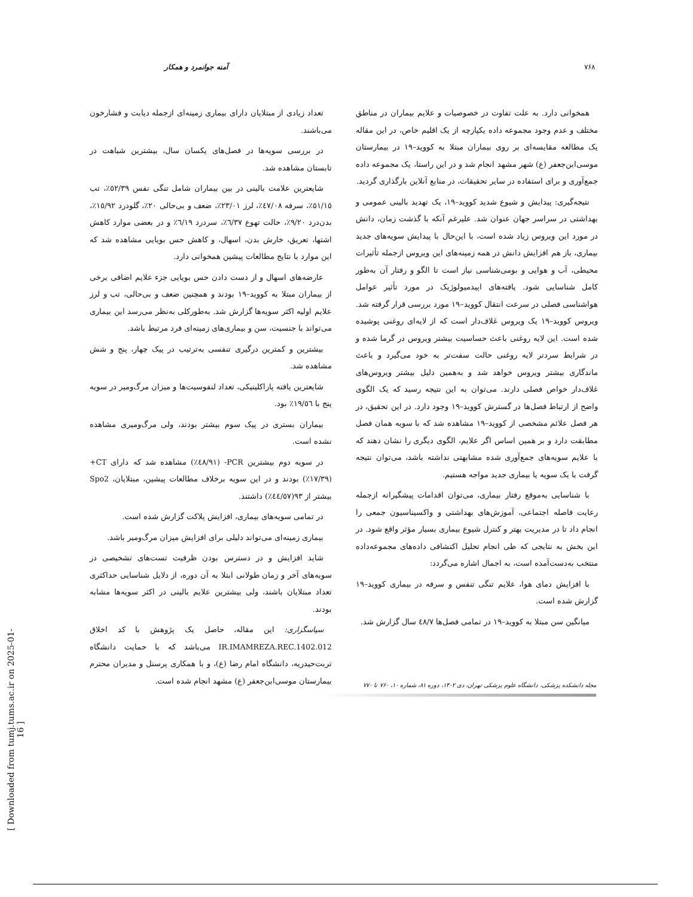۷۶۸ آمنه جوانمرد و همکار
همخوانی دارد. به علت تفاوت در خصوصیات و علایم بیماران در مناطق مختلف و عدم وجود مجموعه داده یکپارچه از یک اقلیم خاص، در این مقاله یک مطالعه مقایسه‌ای بر روی بیماران مبتلا به کووید–۱۹ در بیمارستان موسی‌ابن‌جعفر (ع) شهر مشهد انجام شد و در این راستا، یک مجموعه داده جمع‌آوری و برای استفاده در سایر تحقیقات، در منابع آنلاین بارگذاری گردید.
نتیجه‌گیری: پیدایش و شیوع شدید کووید–۱۹، یک تهدید بالینی عمومی و بهداشتی در سراسر جهان عنوان شد. علیرغم آنکه با گذشت زمان، دانش در مورد این ویروس زیاد شده است، با این‌حال با پیدایش سویه‌های جدید بیماری، باز هم افزایش دانش در همه زمینه‌های این ویروس ازجمله تأثیرات محیطی، آب و هوایی و بومی‌شناسی نیاز است تا الگو و رفتار آن به‌طور کامل شناسایی شود. یافته‌های اپیدمیولوژیک در مورد تأثیر عوامل هواشناسی فصلی در سرعت انتقال کووید–۱۹ مورد بررسی قرار گرفته شد. ویروس کووید–۱۹ یک ویروس غلاف‌دار است که از لایه‌ای روغنی پوشیده شده است. این لایه روغنی باعث حساسیت بیشتر ویروس در گرما شده و در شرایط سردتر لایه روغنی حالت سفت‌تر به خود می‌گیرد و باعث ماندگاری بیشتر ویروس خواهد شد و به‌همین دلیل بیشتر ویروس‌های غلاف‌دار خواص فصلی دارند. می‌توان به این نتیجه رسید که یک الگوی واضح از ارتباط فصل‌ها در گسترش کووید–۱۹ وجود دارد. در این تحقیق، در هر فصل علائم مشخصی از کووید–۱۹ مشاهده شد که با سویه همان فصل مطابقت دارد و بر همین اساس اگر علایم، الگوی دیگری را نشان دهند که با علایم سویه‌های جمع‌آوری شده مشابهتی نداشته باشد، می‌توان نتیجه گرفت با یک سویه یا بیماری جدید مواجه هستیم.
با شناسایی به‌موقع رفتار بیماری، می‌توان اقدامات پیشگیرانه ازجمله رعایت فاصله اجتماعی، آموزش‌های بهداشتی و واکسیناسیون جمعی را انجام داد تا در مدیریت بهتر و کنترل شیوع بیماری بسیار مؤثر واقع شود. در این بخش به نتایجی که طی انجام تحلیل اکتشافی داده‌های مجموعه‌داده منتخب به‌دست‌آمده است، به اجمال اشاره می‌گردد:
با افزایش دمای هوا، علایم تنگی تنفس و سرفه در بیماری کووید–۱۹ گزارش شده است.
میانگین سن مبتلا به کووید–۱۹ در تمامی فصل‌ها ٤٨/٧ سال گزارش شد.
تعداد زیادی از مبتلایان دارای بیماری زمینه‌ای ازجمله دیابت و فشارخون می‌باشند.
در بررسی سویه‌ها در فصل‌های یکسان سال، بیشترین شباهت در تابستان مشاهده شد.
شایعترین علامت بالینی در بین بیماران شامل تنگی نفس ٥٢/٣٩٪، تب ٥١/١٥٪، سرفه ٤٧/٠٨٪، لرز ٢٣/٠١٪، ضعف و بی‌حالی ٢٠٪، گلودرد ١٥/٩٢٪، بدن‌درد ٩/٢٠٪، حالت تهوع ٦/٣٧٪، سردرد ٦/١٩٪ و در بعضی موارد کاهش اشتها، تعریق، خارش بدن، اسهال، و کاهش حس بویایی مشاهده شد که این موارد با نتایج مطالعات پیشین همخوانی دارد.
عارضه‌های اسهال و از دست دادن حس بویایی جزء علایم اضافی برخی از بیماران مبتلا به کووید–۱۹ بودند و همچنین ضعف و بی‌حالی، تب و لرز علایم اولیه اکثر سویه‌ها گزارش شد. به‌طورکلی به‌نظر می‌رسد این بیماری می‌تواند با جنسیت، سن و بیماری‌های زمینه‌ای فرد مرتبط باشد.
بیشترین و کمترین درگیری تنفسی به‌ترتیب در پیک چهار، پنج و شش مشاهده شد.
شایعترین یافته پاراکلینیکی، تعداد لنفوسیت‌ها و میزان مرگ‌ومیر در سویه پنج با ١٩/٥٦٪ بود.
بیماران بستری در پیک سوم بیشتر بودند، ولی مرگ‌ومیری مشاهده نشده است.
در سویه دوم بیشترین PCR- (٤٨/٩١٪) مشاهده شد که دارای CT+ (١٧/٣٩٪) بودند و در این سویه برخلاف مطالعات پیشین، مبتلایان، Spo2 بیشتر از ٩٣(٤٤/٥٧٪) داشتند.
در تمامی سویه‌های بیماری، افزایش پلاکت گزارش شده است.
بیماری زمینه‌ای می‌تواند دلیلی برای افزایش میزان مرگ‌ومیر باشد.
شاید افزایش و در دسترس بودن ظرفیت تست‌های تشخیصی در سویه‌های آخر و زمان طولانی ابتلا به آن دوره، از دلایل شناسایی حداکثری تعداد مبتلایان باشند، ولی بیشترین علایم بالینی در اکثر سویه‌ها مشابه بودند.
سپاسگزاری: این مقاله، حاصل یک پژوهش با کد اخلاق IR.IMAMREZA.REC.1402.012 می‌باشد که با حمایت دانشگاه تربت‌حیدریه، دانشگاه امام رضا (ع)، و با همکاری پرسنل و مدیران محترم بیمارستان موسی‌ابن‌جعفر (ع) مشهد انجام شده است.
مجله دانشکده پزشکی، دانشگاه علوم پزشکی تهران، دی ۱۴۰۲، دوره ۸۱، شماره ۱۰، ۷۶۰ تا ۷۷۰
[ Downloaded from tumj.tums.ac.ir on 2025-01-16 ]